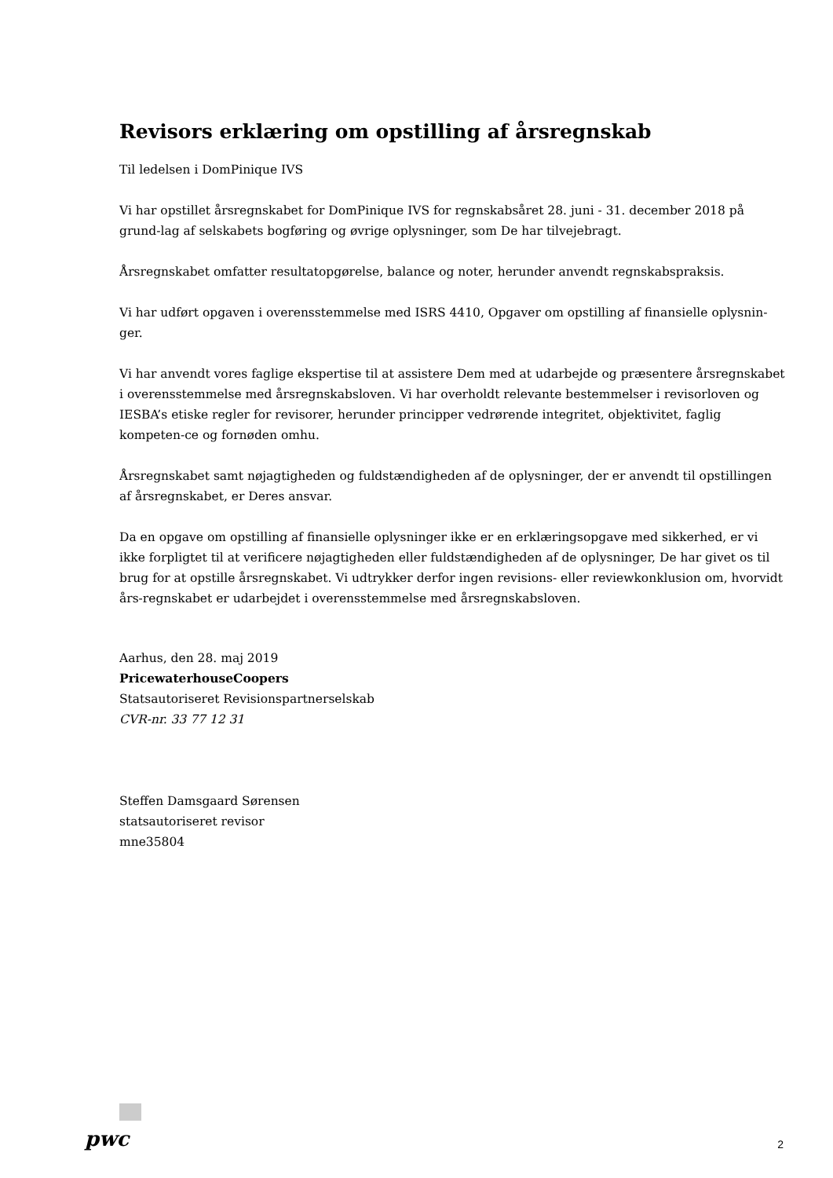Revisors erklæring om opstilling af årsregnskab
Til ledelsen i DomPinique IVS
Vi har opstillet årsregnskabet for DomPinique IVS for regnskabsåret 28. juni - 31. december 2018 på grund-lag af selskabets bogføring og øvrige oplysninger, som De har tilvejebragt.
Årsregnskabet omfatter resultatopgørelse, balance og noter, herunder anvendt regnskabspraksis.
Vi har udført opgaven i overensstemmelse med ISRS 4410, Opgaver om opstilling af finansielle oplysnin-ger.
Vi har anvendt vores faglige ekspertise til at assistere Dem med at udarbejde og præsentere årsregnskabet i overensstemmelse med årsregnskabsloven. Vi har overholdt relevante bestemmelser i revisorloven og IESBA’s etiske regler for revisorer, herunder principper vedrørende integritet, objektivitet, faglig kompeten-ce og fornøden omhu.
Årsregnskabet samt nøjagtigheden og fuldstændigheden af de oplysninger, der er anvendt til opstillingen af årsregnskabet, er Deres ansvar.
Da en opgave om opstilling af finansielle oplysninger ikke er en erklæringsopgave med sikkerhed, er vi ikke forpligtet til at verificere nøjagtigheden eller fuldstændigheden af de oplysninger, De har givet os til brug for at opstille årsregnskabet. Vi udtrykker derfor ingen revisions- eller reviewkonklusion om, hvorvidt års-regnskabet er udarbejdet i overensstemmelse med årsregnskabsloven.
Aarhus, den 28. maj 2019
PricewaterhouseCoopers
Statsautoriseret Revisionspartnerselskab
CVR-nr. 33 77 12 31
Steffen Damsgaard Sørensen
statsautoriseret revisor
mne35804
pwc 2